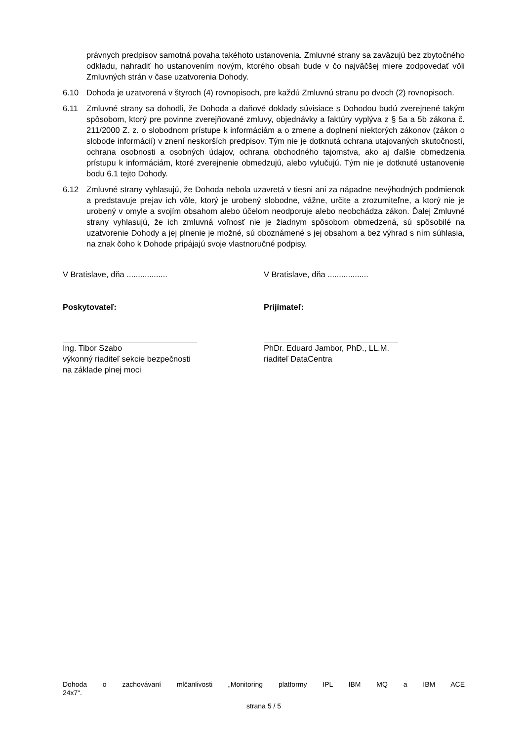právnych predpisov samotná povaha takéhoto ustanovenia. Zmluvné strany sa zaväzujú bez zbytočného odkladu, nahradiť ho ustanovením novým, ktorého obsah bude v čo najväčšej miere zodpovedať vôli Zmluvných strán v čase uzatvorenia Dohody.
6.10 Dohoda je uzatvorená v štyroch (4) rovnopisoch, pre každú Zmluvnú stranu po dvoch (2) rovnopisoch.
6.11 Zmluvné strany sa dohodli, že Dohoda a daňové doklady súvisiace s Dohodou budú zverejnené takým spôsobom, ktorý pre povinne zverejňované zmluvy, objednávky a faktúry vyplýva z § 5a a 5b zákona č. 211/2000 Z. z. o slobodnom prístupe k informáciám a o zmene a doplnení niektorých zákonov (zákon o slobode informácií) v znení neskorších predpisov. Tým nie je dotknutá ochrana utajovaných skutočností, ochrana osobnosti a osobných údajov, ochrana obchodného tajomstva, ako aj ďalšie obmedzenia prístupu k informáciám, ktoré zverejnenie obmedzujú, alebo vylučujú. Tým nie je dotknuté ustanovenie bodu 6.1 tejto Dohody.
6.12 Zmluvné strany vyhlasujú, že Dohoda nebola uzavretá v tiesni ani za nápadne nevýhodných podmienok a predstavuje prejav ich vôle, ktorý je urobený slobodne, vážne, určite a zrozumiteľne, a ktorý nie je urobený v omyle a svojím obsahom alebo účelom neodporuje alebo neobchádza zákon. Ďalej Zmluvné strany vyhlasujú, že ich zmluvná voľnosť nie je žiadnym spôsobom obmedzená, sú spôsobilé na uzatvorenie Dohody a jej plnenie je možné, sú oboznámené s jej obsahom a bez výhrad s ním súhlasia, na znak čoho k Dohode pripájajú svoje vlastnoručné podpisy.
V Bratislave, dňa ..................
Poskytovateľ:
Ing. Tibor Szabo
výkonný riaditeľ sekcie bezpečnosti
na základe plnej moci
V Bratislave, dňa ..................
Prijímateľ:
PhDr. Eduard Jambor, PhD., LL.M.
riaditeľ DataCentra
Dohoda o zachovávaní mlčanlivosti „Monitoring platformy IPL IBM MQ a IBM ACE
24x7“.
strana 5 / 5